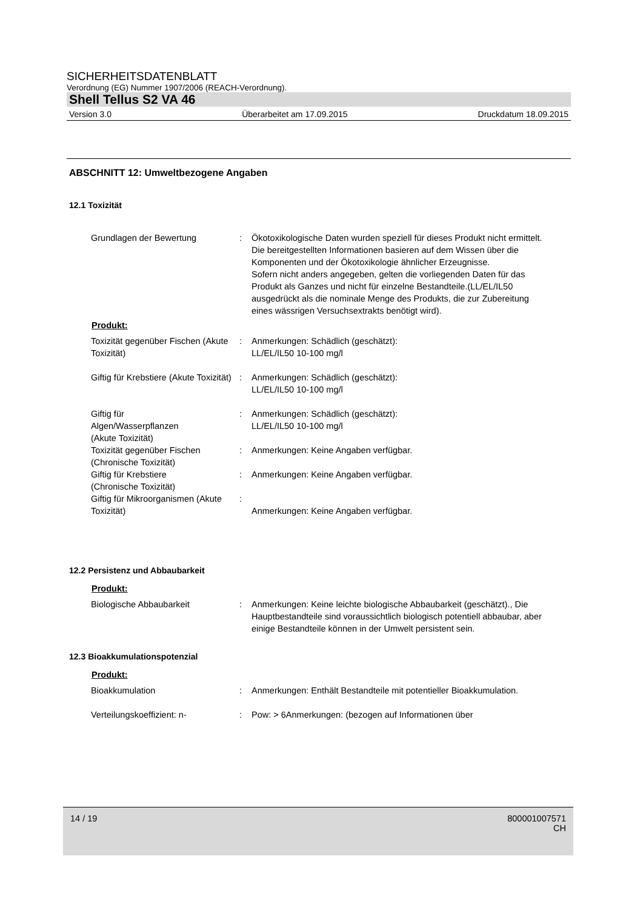SICHERHEITSDATENBLATT
Verordnung (EG) Nummer 1907/2006 (REACH-Verordnung).
Shell Tellus S2 VA 46
Version 3.0 Überarbeitet am 17.09.2015 Druckdatum 18.09.2015
ABSCHNITT 12: Umweltbezogene Angaben
12.1 Toxizität
Grundlagen der Bewertung : Ökotoxikologische Daten wurden speziell für dieses Produkt nicht ermittelt.
Die bereitgestellten Informationen basieren auf dem Wissen über die Komponenten und der Ökotoxikologie ähnlicher Erzeugnisse.
Sofern nicht anders angegeben, gelten die vorliegenden Daten für das Produkt als Ganzes und nicht für einzelne Bestandteile.(LL/EL/IL50 ausgedrückt als die nominale Menge des Produkts, die zur Zubereitung eines wässrigen Versuchsextrakts benötigt wird).
Produkt:
Toxizität gegenüber Fischen (Akute Toxizität)
: Anmerkungen: Schädlich (geschätzt):
LL/EL/IL50 10-100 mg/l
Giftig für Krebstiere (Akute Toxizität)
: Anmerkungen: Schädlich (geschätzt):
LL/EL/IL50 10-100 mg/l
Giftig für
Algen/Wasserpflanzen
(Akute Toxizität)
: Anmerkungen: Schädlich (geschätzt):
LL/EL/IL50 10-100 mg/l
Toxizität gegenüber Fischen (Chronische Toxizität)
: Anmerkungen: Keine Angaben verfügbar.
Giftig für Krebstiere
(Chronische Toxizität)
: Anmerkungen: Keine Angaben verfügbar.
Giftig für Mikroorganismen (Akute Toxizität)
:
Anmerkungen: Keine Angaben verfügbar.
12.2 Persistenz und Abbaubarkeit
Produkt:
Biologische Abbaubarkeit : Anmerkungen: Keine leichte biologische Abbaubarkeit (geschätzt)., Die Hauptbestandteile sind voraussichtlich biologisch potentiell abbaubar, aber einige Bestandteile können in der Umwelt persistent sein.
12.3 Bioakkumulationspotenzial
Produkt:
Bioakkumulation : Anmerkungen: Enthält Bestandteile mit potentieller Bioakkumulation.
Verteilungskoeffizient: n- : Pow: > 6Anmerkungen: (bezogen auf Informationen über
14 / 19 800001007571
CH